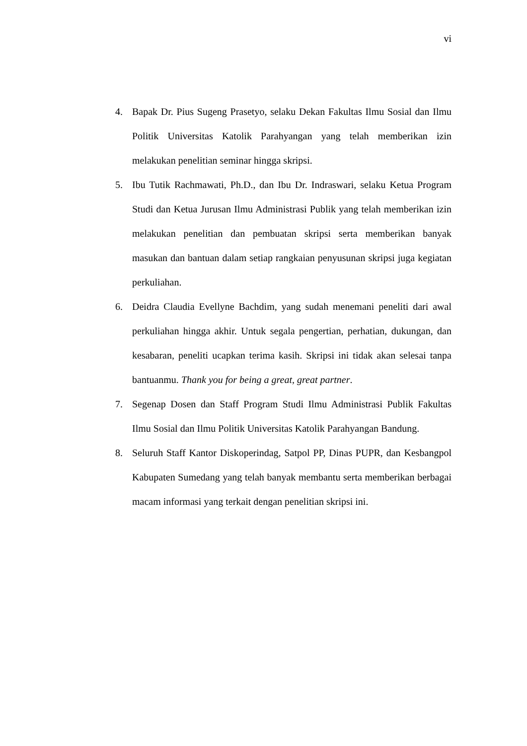vi
4. Bapak Dr. Pius Sugeng Prasetyo, selaku Dekan Fakultas Ilmu Sosial dan Ilmu Politik Universitas Katolik Parahyangan yang telah memberikan izin melakukan penelitian seminar hingga skripsi.
5. Ibu Tutik Rachmawati, Ph.D., dan Ibu Dr. Indraswari, selaku Ketua Program Studi dan Ketua Jurusan Ilmu Administrasi Publik yang telah memberikan izin melakukan penelitian dan pembuatan skripsi serta memberikan banyak masukan dan bantuan dalam setiap rangkaian penyusunan skripsi juga kegiatan perkuliahan.
6. Deidra Claudia Evellyne Bachdim, yang sudah menemani peneliti dari awal perkuliahan hingga akhir. Untuk segala pengertian, perhatian, dukungan, dan kesabaran, peneliti ucapkan terima kasih. Skripsi ini tidak akan selesai tanpa bantuanmu. Thank you for being a great, great partner.
7. Segenap Dosen dan Staff Program Studi Ilmu Administrasi Publik Fakultas Ilmu Sosial dan Ilmu Politik Universitas Katolik Parahyangan Bandung.
8. Seluruh Staff Kantor Diskoperindag, Satpol PP, Dinas PUPR, dan Kesbangpol Kabupaten Sumedang yang telah banyak membantu serta memberikan berbagai macam informasi yang terkait dengan penelitian skripsi ini.